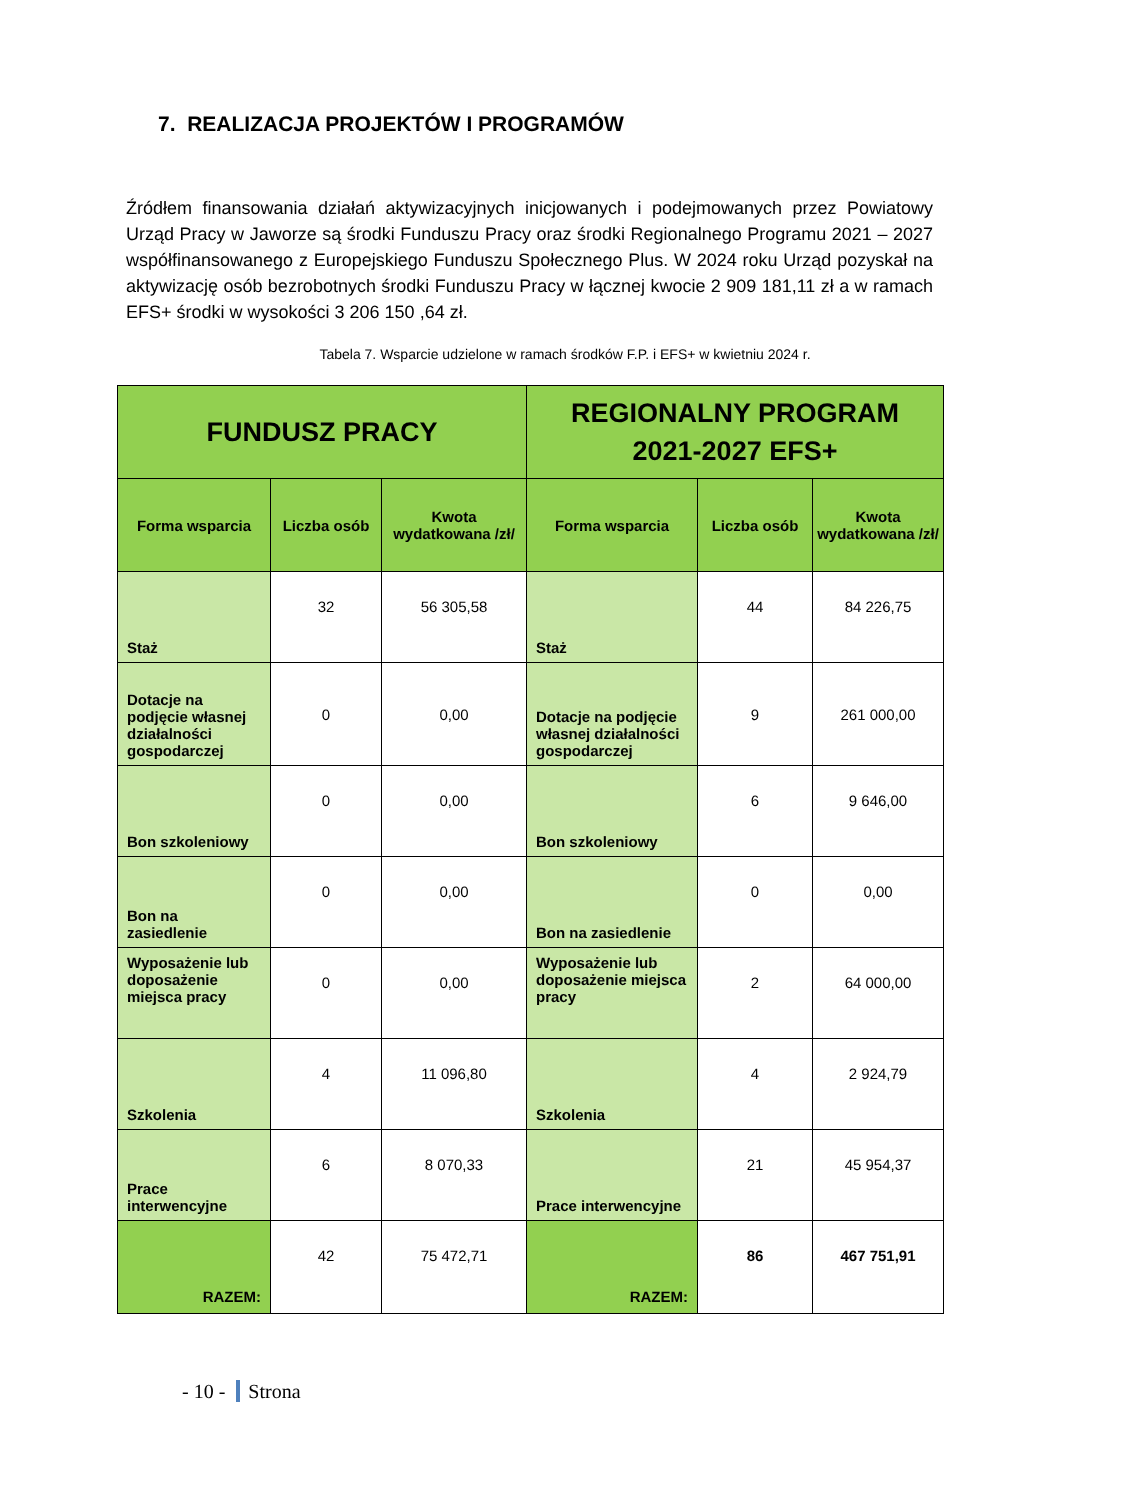7. REALIZACJA PROJEKTÓW I PROGRAMÓW
Źródłem finansowania działań aktywizacyjnych inicjowanych i podejmowanych przez Powiatowy Urząd Pracy w Jaworze są środki Funduszu Pracy oraz środki Regionalnego Programu 2021 – 2027 współfinansowanego z Europejskiego Funduszu Społecznego Plus. W 2024 roku Urząd pozyskał na aktywizację osób bezrobotnych środki Funduszu Pracy w łącznej kwocie 2 909 181,11 zł a w ramach EFS+ środki w wysokości 3 206 150 ,64 zł.
Tabela 7. Wsparcie udzielone w ramach środków F.P. i EFS+ w kwietniu 2024 r.
| FUNDUSZ PRACY | | | REGIONALNY PROGRAM 2021-2027 EFS+ | | |
| --- | --- | --- | --- | --- | --- |
| Forma wsparcia | Liczba osób | Kwota wydatkowana /zł/ | Forma wsparcia | Liczba osób | Kwota wydatkowana /zł/ |
| Staż | 32 | 56 305,58 | Staż | 44 | 84 226,75 |
| Dotacje na podjęcie własnej działalności gospodarczej | 0 | 0,00 | Dotacje na podjęcie własnej działalności gospodarczej | 9 | 261 000,00 |
| Bon szkoleniowy | 0 | 0,00 | Bon szkoleniowy | 6 | 9 646,00 |
| Bon na zasiedlenie | 0 | 0,00 | Bon na zasiedlenie | 0 | 0,00 |
| Wyposażenie lub doposażenie miejsca pracy | 0 | 0,00 | Wyposażenie lub doposażenie miejsca pracy | 2 | 64 000,00 |
| Szkolenia | 4 | 11 096,80 | Szkolenia | 4 | 2 924,79 |
| Prace interwencyjne | 6 | 8 070,33 | Prace interwencyjne | 21 | 45 954,37 |
| RAZEM: | 42 | 75 472,71 | RAZEM: | 86 | 467 751,91 |
- 10 - Strona